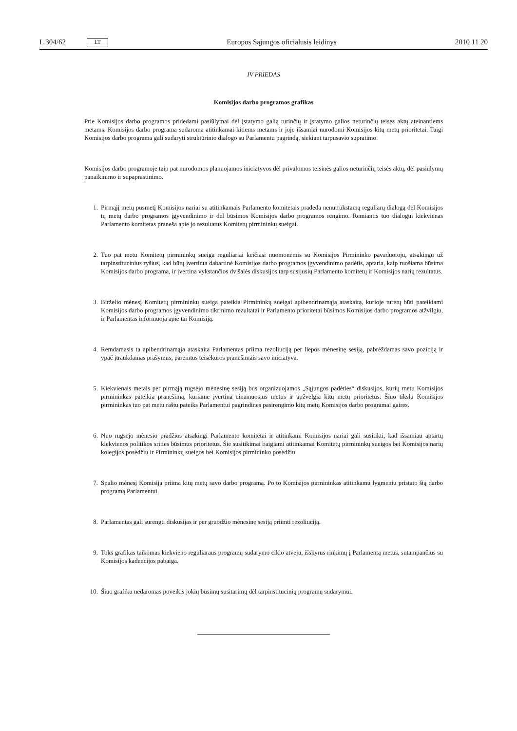L 304/62 LT Europos Sąjungos oficialusis leidinys 2010 11 20
IV PRIEDAS
Komisijos darbo programos grafikas
Prie Komisijos darbo programos pridedami pasiūlymai dėl įstatymo galią turinčių ir įstatymo galios neturinčių teisės aktų ateinantiems metams. Komisijos darbo programa sudaroma atitinkamai kitiems metams ir joje išsamiai nurodomi Komisijos kitų metų prioritetai. Taigi Komisijos darbo programa gali sudaryti struktūrinio dialogo su Parlamentu pagrindą, siekiant tarpusavio supratimo.
Komisijos darbo programoje taip pat nurodomos planuojamos iniciatyvos dėl privalomos teisinės galios neturinčių teisės aktų, dėl pasiūlymų panaikinimo ir supaprastinimo.
1. Pirmąjį metų pusmetį Komisijos nariai su atitinkamais Parlamento komitetais pradeda nenutrūkstamą reguliarų dialogą dėl Komisijos tų metų darbo programos įgyvendinimo ir dėl būsimos Komisijos darbo programos rengimo. Remiantis tuo dialogui kiekvienas Parlamento komitetas praneša apie jo rezultatus Komitetų pirmininkų sueigai.
2. Tuo pat metu Komitetų pirmininkų sueiga reguliariai keičiasi nuomonėmis su Komisijos Pirmininko pavaduotoju, atsakingu už tarpinstitucinius ryšius, kad būtų įvertinta dabartinė Komisijos darbo programos įgyvendinimo padėtis, aptaria, kaip ruošiama būsima Komisijos darbo programa, ir įvertina vykstančios dvišalės diskusijos tarp susijusių Parlamento komitetų ir Komisijos narių rezultatus.
3. Birželio mėnesį Komitetų pirmininkų sueiga pateikia Pirmininkų sueigai apibendrinamąją ataskaitą, kurioje turėtų būti pateikiami Komisijos darbo programos įgyvendinimo tikrinimo rezultatai ir Parlamento prioritetai būsimos Komisijos darbo programos atžvilgiu, ir Parlamentas informuoja apie tai Komisiją.
4. Remdamasis ta apibendrinamąja ataskaita Parlamentas priima rezoliuciją per liepos mėnesinę sesiją, pabrėždamas savo poziciją ir ypač įtraukdamas prašymus, paremtus teisėkūros pranešimais savo iniciatyva.
5. Kiekvienais metais per pirmąją rugsėjo mėnesinę sesiją bus organizuojamos „Sąjungos padėties“ diskusijos, kurių metu Komisijos pirmininkas pateikia pranešimą, kuriame įvertina einamuosius metus ir apžvelgia kitų metų prioritetus. Šiuo tikslu Komisijos pirmininkas tuo pat metu raštu pateiks Parlamentui pagrindines pasirengimo kitų metų Komisijos darbo programai gaires.
6. Nuo rugsėjo mėnesio pradžios atsakingi Parlamento komitetai ir atitinkami Komisijos nariai gali susitikti, kad išsamiau aptartų kiekvienos politikos srities būsimus prioritetus. Šie susitikimai baigiami atitinkamai Komitetų pirmininkų sueigos bei Komisijos narių kolegijos posėdžiu ir Pirmininkų sueigos bei Komisijos pirmininko posėdžiu.
7. Spalio mėnesį Komisija priima kitų metų savo darbo programą. Po to Komisijos pirmininkas atitinkamu lygmeniu pristato šią darbo programą Parlamentui.
8. Parlamentas gali surengti diskusijas ir per gruodžio mėnesinę sesiją priimti rezoliuciją.
9. Toks grafikas taikomas kiekvieno reguliaraus programų sudarymo ciklo atveju, išskyrus rinkimų į Parlamentą metus, sutampančius su Komisijos kadencijos pabaiga.
10. Šiuo grafiku nedaromas poveikis jokių būsimų susitarimų dėl tarpinstitucinių programų sudarymui.